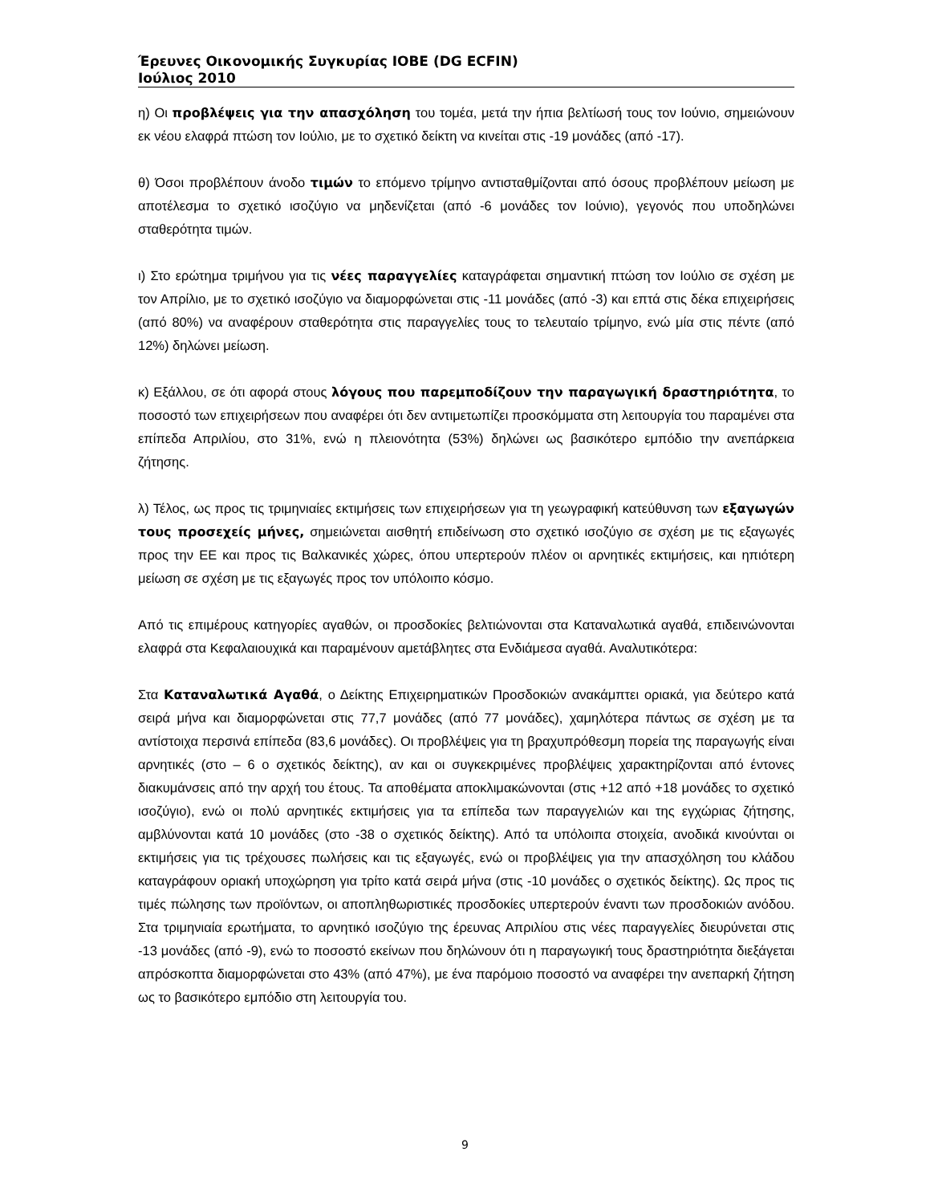Έρευνες Οικονομικής Συγκυρίας ΙΟΒΕ (DG ECFIN)
Ιούλιος 2010
η) Οι προβλέψεις για την απασχόληση του τομέα, μετά την ήπια βελτίωσή τους τον Ιούνιο, σημειώνουν εκ νέου ελαφρά πτώση τον Ιούλιο, με το σχετικό δείκτη να κινείται στις -19 μονάδες (από -17).
θ) Όσοι προβλέπουν άνοδο τιμών το επόμενο τρίμηνο αντισταθμίζονται από όσους προβλέπουν μείωση με αποτέλεσμα το σχετικό ισοζύγιο να μηδενίζεται (από -6 μονάδες τον Ιούνιο), γεγονός που υποδηλώνει σταθερότητα τιμών.
ι) Στο ερώτημα τριμήνου για τις νέες παραγγελίες καταγράφεται σημαντική πτώση τον Ιούλιο σε σχέση με τον Απρίλιο, με το σχετικό ισοζύγιο να διαμορφώνεται στις -11 μονάδες (από -3) και επτά στις δέκα επιχειρήσεις (από 80%) να αναφέρουν σταθερότητα στις παραγγελίες τους το τελευταίο τρίμηνο, ενώ μία στις πέντε (από 12%) δηλώνει μείωση.
κ) Εξάλλου, σε ότι αφορά στους λόγους που παρεμποδίζουν την παραγωγική δραστηριότητα, το ποσοστό των επιχειρήσεων που αναφέρει ότι δεν αντιμετωπίζει προσκόμματα στη λειτουργία του παραμένει στα επίπεδα Απριλίου, στο 31%, ενώ η πλειονότητα (53%) δηλώνει ως βασικότερο εμπόδιο την ανεπάρκεια ζήτησης.
λ) Τέλος, ως προς τις τριμηνιαίες εκτιμήσεις των επιχειρήσεων για τη γεωγραφική κατεύθυνση των εξαγωγών τους προσεχείς μήνες, σημειώνεται αισθητή επιδείνωση στο σχετικό ισοζύγιο σε σχέση με τις εξαγωγές προς την ΕΕ και προς τις Βαλκανικές χώρες, όπου υπερτερούν πλέον οι αρνητικές εκτιμήσεις, και ηπιότερη μείωση σε σχέση με τις εξαγωγές προς τον υπόλοιπο κόσμο.
Από τις επιμέρους κατηγορίες αγαθών, οι προσδοκίες βελτιώνονται στα Καταναλωτικά αγαθά, επιδεινώνονται ελαφρά στα Κεφαλαιουχικά και παραμένουν αμετάβλητες στα Ενδιάμεσα αγαθά. Αναλυτικότερα:
Στα Καταναλωτικά Αγαθά, ο Δείκτης Επιχειρηματικών Προσδοκιών ανακάμπτει οριακά, για δεύτερο κατά σειρά μήνα και διαμορφώνεται στις 77,7 μονάδες (από 77 μονάδες), χαμηλότερα πάντως σε σχέση με τα αντίστοιχα περσινά επίπεδα (83,6 μονάδες). Οι προβλέψεις για τη βραχυπρόθεσμη πορεία της παραγωγής είναι αρνητικές (στο – 6 ο σχετικός δείκτης), αν και οι συγκεκριμένες προβλέψεις χαρακτηρίζονται από έντονες διακυμάνσεις από την αρχή του έτους. Τα αποθέματα αποκλιμακώνονται (στις +12 από +18 μονάδες το σχετικό ισοζύγιο), ενώ οι πολύ αρνητικές εκτιμήσεις για τα επίπεδα των παραγγελιών και της εγχώριας ζήτησης, αμβλύνονται κατά 10 μονάδες (στο -38 ο σχετικός δείκτης). Από τα υπόλοιπα στοιχεία, ανοδικά κινούνται οι εκτιμήσεις για τις τρέχουσες πωλήσεις και τις εξαγωγές, ενώ οι προβλέψεις για την απασχόληση του κλάδου καταγράφουν οριακή υποχώρηση για τρίτο κατά σειρά μήνα (στις -10 μονάδες ο σχετικός δείκτης). Ως προς τις τιμές πώλησης των προϊόντων, οι αποπληθωριστικές προσδοκίες υπερτερούν έναντι των προσδοκιών ανόδου. Στα τριμηνιαία ερωτήματα, το αρνητικό ισοζύγιο της έρευνας Απριλίου στις νέες παραγγελίες διευρύνεται στις -13 μονάδες (από -9), ενώ το ποσοστό εκείνων που δηλώνουν ότι η παραγωγική τους δραστηριότητα διεξάγεται απρόσκοπτα διαμορφώνεται στο 43% (από 47%), με ένα παρόμοιο ποσοστό να αναφέρει την ανεπαρκή ζήτηση ως το βασικότερο εμπόδιο στη λειτουργία του.
9